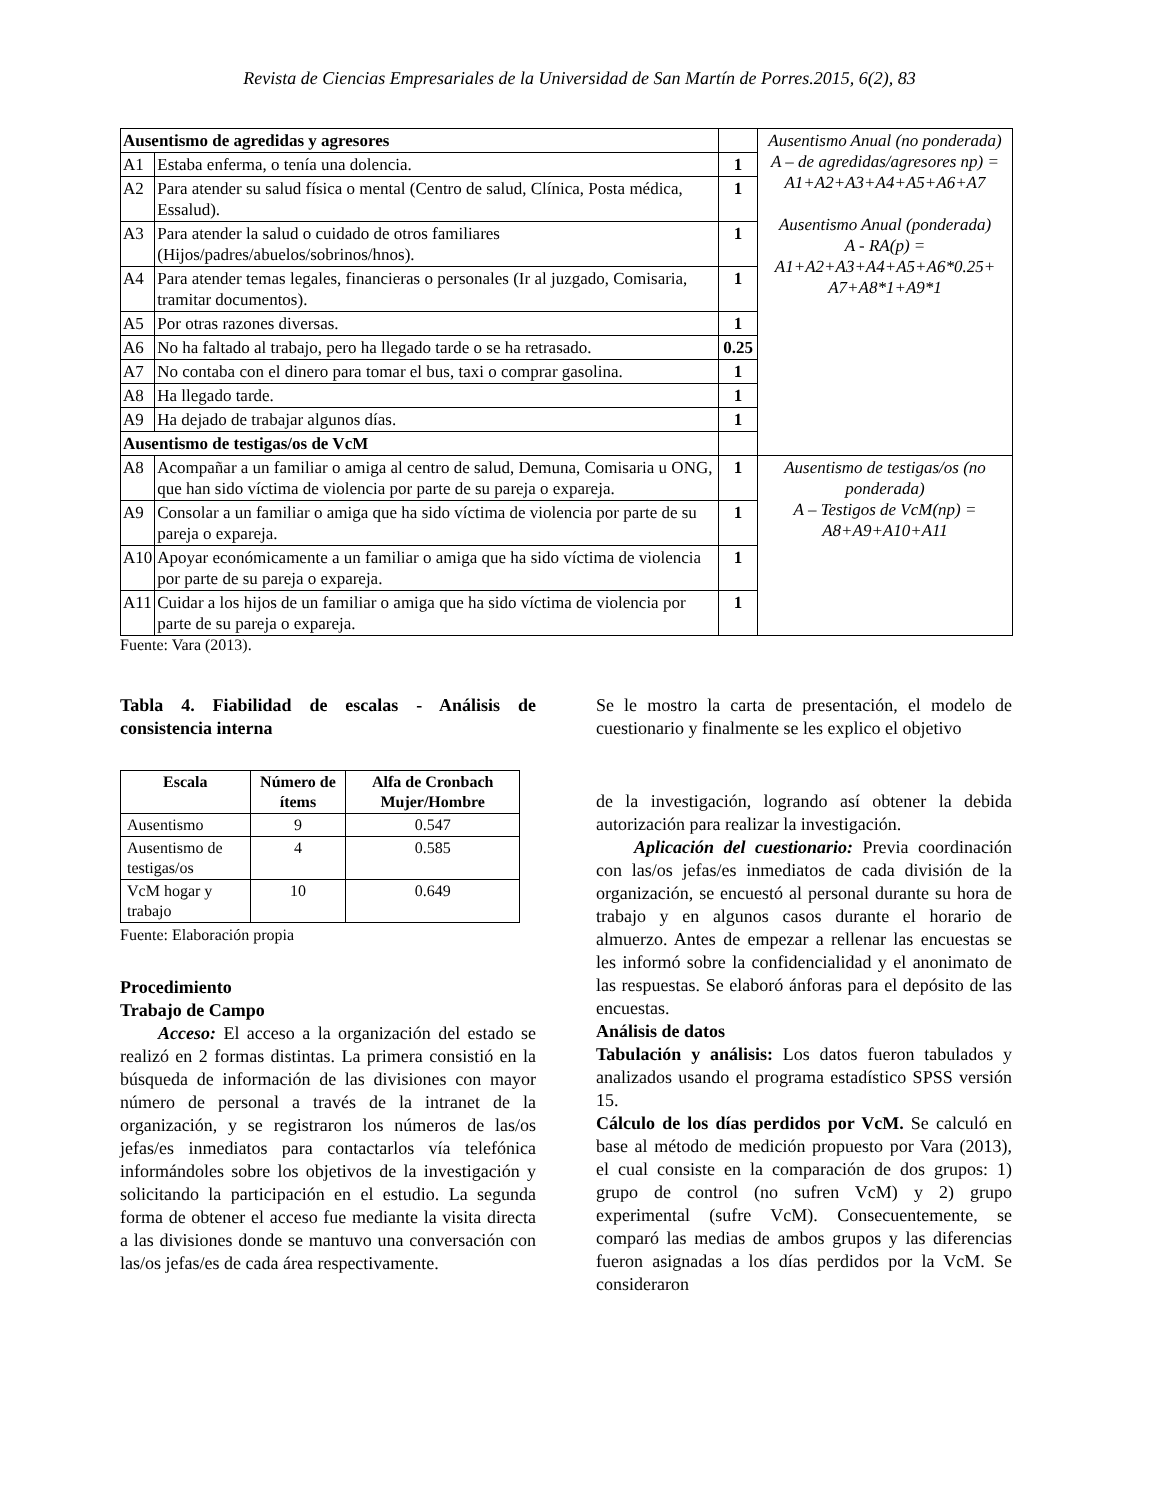Revista de Ciencias Empresariales de la Universidad de San Martín de Porres.2015, 6(2), 83
| Ausentismo de agredidas y agresores | | | Ausentismo Anual (no ponderada) A – de agredidas/agresores np) = A1+A2+A3+A4+A5+A6+A7 Ausentismo Anual (ponderada) A - RA(p) = A1+A2+A3+A4+A5+A6*0.25+ A7+A8*1+A9*1 |
| A1 | Estaba enferma, o tenía una dolencia. | 1 | |
| A2 | Para atender su salud física o mental (Centro de salud, Clínica, Posta médica, Essalud). | 1 | |
| A3 | Para atender la salud o cuidado de otros familiares (Hijos/padres/abuelos/sobrinos/hnos). | 1 | |
| A4 | Para atender temas legales, financieras o personales (Ir al juzgado, Comisaria, tramitar documentos). | 1 | |
| A5 | Por otras razones diversas. | 1 | |
| A6 | No ha faltado al trabajo, pero ha llegado tarde o se ha retrasado. | 0.25 | |
| A7 | No contaba con el dinero para tomar el bus, taxi o comprar gasolina. | 1 | |
| A8 | Ha llegado tarde. | 1 | |
| A9 | Ha dejado de trabajar algunos días. | 1 | |
| Ausentismo de testigas/os de VcM | | | |
| A8 | Acompañar a un familiar o amiga al centro de salud, Demuna, Comisaria u ONG, que han sido víctima de violencia por parte de su pareja o expareja. | 1 | Ausentismo de testigas/os (no ponderada) A – Testigos de VcM(np) = A8+A9+A10+A11 |
| A9 | Consolar a un familiar o amiga que ha sido víctima de violencia por parte de su pareja o expareja. | 1 | |
| A10 | Apoyar económicamente a un familiar o amiga que ha sido víctima de violencia por parte de su pareja o expareja. | 1 | |
| A11 | Cuidar a los hijos de un familiar o amiga que ha sido víctima de violencia por parte de su pareja o expareja. | 1 | |
Fuente: Vara (2013).
Tabla 4. Fiabilidad de escalas - Análisis de consistencia interna
| Escala | Número de ítems | Alfa de Cronbach Mujer/Hombre |
| --- | --- | --- |
| Ausentismo | 9 | 0.547 |
| Ausentismo de testigas/os | 4 | 0.585 |
| VcM hogar y trabajo | 10 | 0.649 |
Fuente: Elaboración propia
Procedimiento
Trabajo de Campo
Acceso: El acceso a la organización del estado se realizó en 2 formas distintas. La primera consistió en la búsqueda de información de las divisiones con mayor número de personal a través de la intranet de la organización, y se registraron los números de las/os jefas/es inmediatos para contactarlos vía telefónica informándoles sobre los objetivos de la investigación y solicitando la participación en el estudio. La segunda forma de obtener el acceso fue mediante la visita directa a las divisiones donde se mantuvo una conversación con las/os jefas/es de cada área respectivamente.
Se le mostro la carta de presentación, el modelo de cuestionario y finalmente se les explico el objetivo
de la investigación, logrando así obtener la debida autorización para realizar la investigación.
Aplicación del cuestionario: Previa coordinación con las/os jefas/es inmediatos de cada división de la organización, se encuestó al personal durante su hora de trabajo y en algunos casos durante el horario de almuerzo. Antes de empezar a rellenar las encuestas se les informó sobre la confidencialidad y el anonimato de las respuestas. Se elaboró ánforas para el depósito de las encuestas.
Análisis de datos
Tabulación y análisis: Los datos fueron tabulados y analizados usando el programa estadístico SPSS versión 15.
Cálculo de los días perdidos por VcM. Se calculó en base al método de medición propuesto por Vara (2013), el cual consiste en la comparación de dos grupos: 1) grupo de control (no sufren VcM) y 2) grupo experimental (sufre VcM). Consecuentemente, se comparó las medias de ambos grupos y las diferencias fueron asignadas a los días perdidos por la VcM. Se consideraron